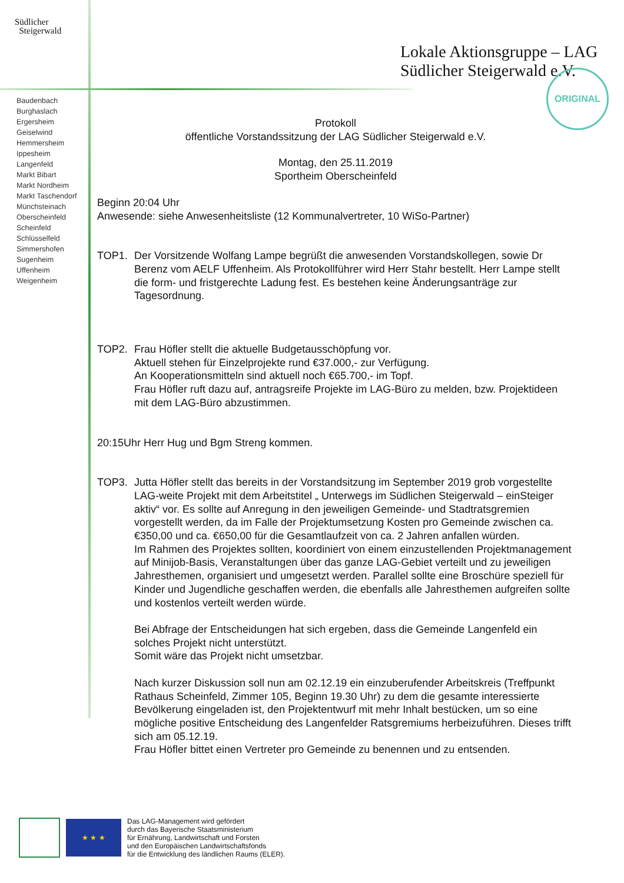Südlicher
Steigerwald
Lokale Aktionsgruppe – LAG
Südlicher Steigerwald e.V.
ORIGINAL
Baudenbach
Burghaslach
Ergersheim
Geiselwind
Hemmersheim
Ippesheim
Langenfeld
Markt Bibart
Markt Nordheim
Markt Taschendorf
Münchsteinach
Oberscheinfeld
Scheinfeld
Schlüsselfeld
Simmershofen
Sugenheim
Uffenheim
Weigenheim
Protokoll
öffentliche Vorstandssitzung der LAG Südlicher Steigerwald e.V.
Montag, den 25.11.2019
Sportheim Oberscheinfeld
Beginn 20:04 Uhr
Anwesende: siehe Anwesenheitsliste (12 Kommunalvertreter, 10 WiSo-Partner)
TOP1. Der Vorsitzende Wolfang Lampe begrüßt die anwesenden Vorstandskollegen, sowie Dr Berenz vom AELF Uffenheim. Als Protokollführer wird Herr Stahr bestellt. Herr Lampe stellt die form- und fristgerechte Ladung fest. Es bestehen keine Änderungsanträge zur Tagesordnung.
TOP2. Frau Höfler stellt die aktuelle Budgetausschöpfung vor.
Aktuell stehen für Einzelprojekte rund €37.000,- zur Verfügung.
An Kooperationsmitteln sind aktuell noch €65.700,- im Topf.
Frau Höfler ruft dazu auf, antragsreife Projekte im LAG-Büro zu melden, bzw. Projektideen mit dem LAG-Büro abzustimmen.
20:15Uhr Herr Hug und Bgm Streng kommen.
TOP3. Jutta Höfler stellt das bereits in der Vorstandsitzung im September 2019 grob vorgestellte LAG-weite Projekt mit dem Arbeitstitel „ Unterwegs im Südlichen Steigerwald – einSteiger aktiv“ vor. Es sollte auf Anregung in den jeweiligen Gemeinde- und Stadtratsgremien vorgestellt werden, da im Falle der Projektumsetzung Kosten pro Gemeinde zwischen ca. €350,00 und ca. €650,00 für die Gesamtlaufzeit von ca. 2 Jahren anfallen würden.
Im Rahmen des Projektes sollten, koordiniert von einem einzustellenden Projektmanagement auf Minijob-Basis, Veranstaltungen über das ganze LAG-Gebiet verteilt und zu jeweiligen Jahresthemen, organisiert und umgesetzt werden. Parallel sollte eine Broschüre speziell für Kinder und Jugendliche geschaffen werden, die ebenfalls alle Jahresthemen aufgreifen sollte und kostenlos verteilt werden würde.
Bei Abfrage der Entscheidungen hat sich ergeben, dass die Gemeinde Langenfeld ein solches Projekt nicht unterstützt.
Somit wäre das Projekt nicht umsetzbar.
Nach kurzer Diskussion soll nun am 02.12.19 ein einzuberufender Arbeitskreis (Treffpunkt Rathaus Scheinfeld, Zimmer 105, Beginn 19.30 Uhr) zu dem die gesamte interessierte Bevölkerung eingeladen ist, den Projektentwurf mit mehr Inhalt bestücken, um so eine mögliche positive Entscheidung des Langenfelder Ratsgremiums herbeizuführen. Dieses trifft sich am 05.12.19.
Frau Höfler bittet einen Vertreter pro Gemeinde zu benennen und zu entsenden.
★ ★ ★
Das LAG-Management wird gefördert
durch das Bayerische Staatsministerium
für Ernährung, Landwirtschaft und Forsten
und den Europäischen Landwirtschaftsfonds
für die Entwicklung des ländlichen Raums (ELER).